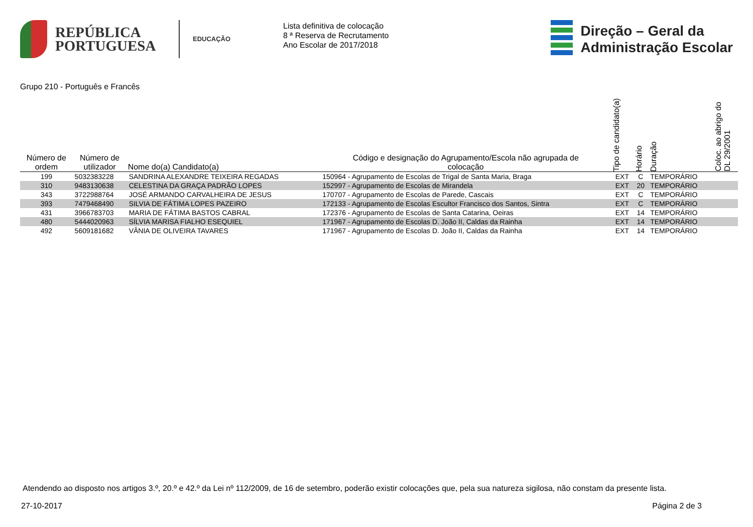REPÚBLICA
PORTUGUESA
EDUCAÇÃO
Lista definitiva de colocação
8 ª Reserva de Recrutamento
Ano Escolar de 2017/2018
Direção – Geral da
Administração Escolar
Grupo 210 - Português e Francês
| Número de ordem | Número de utilizador | Nome do(a) Candidato(a) | Código e designação do Agrupamento/Escola não agrupada de colocação | Tipo de candidato(a) | Horário | Duração | Coloc. ao abrigo do DL 29/2001 |
| --- | --- | --- | --- | --- | --- | --- | --- |
| 199 | 5032383228 | SANDRINA ALEXANDRE TEIXEIRA REGADAS | 150964 - Agrupamento de Escolas de Trigal de Santa Maria, Braga | EXT | C | TEMPORÁRIO | |
| 310 | 9483130638 | CELESTINA DA GRAÇA PADRÃO LOPES | 152997 - Agrupamento de Escolas de Mirandela | EXT | 20 | TEMPORÁRIO | |
| 343 | 3722988764 | JOSÉ ARMANDO CARVALHEIRA DE JESUS | 170707 - Agrupamento de Escolas de Parede, Cascais | EXT | C | TEMPORÁRIO | |
| 393 | 7479468490 | SILVIA DE FÁTIMA LOPES PAZEIRO | 172133 - Agrupamento de Escolas Escultor Francisco dos Santos, Sintra | EXT | C | TEMPORÁRIO | |
| 431 | 3966783703 | MARIA DE FÁTIMA BASTOS CABRAL | 172376 - Agrupamento de Escolas de Santa Catarina, Oeiras | EXT | 14 | TEMPORÁRIO | |
| 480 | 5444020963 | SÍLVIA MARISA FIALHO ESEQUIEL | 171967 - Agrupamento de Escolas D. João II, Caldas da Rainha | EXT | 14 | TEMPORÁRIO | |
| 492 | 5609181682 | VÂNIA DE OLIVEIRA TAVARES | 171967 - Agrupamento de Escolas D. João II, Caldas da Rainha | EXT | 14 | TEMPORÁRIO | |
Atendendo ao disposto nos artigos 3.º, 20.º e 42.º da Lei nº 112/2009, de 16 de setembro, poderão existir colocações que, pela sua natureza sigilosa, não constam da presente lista.
27-10-2017 Página 2 de 3